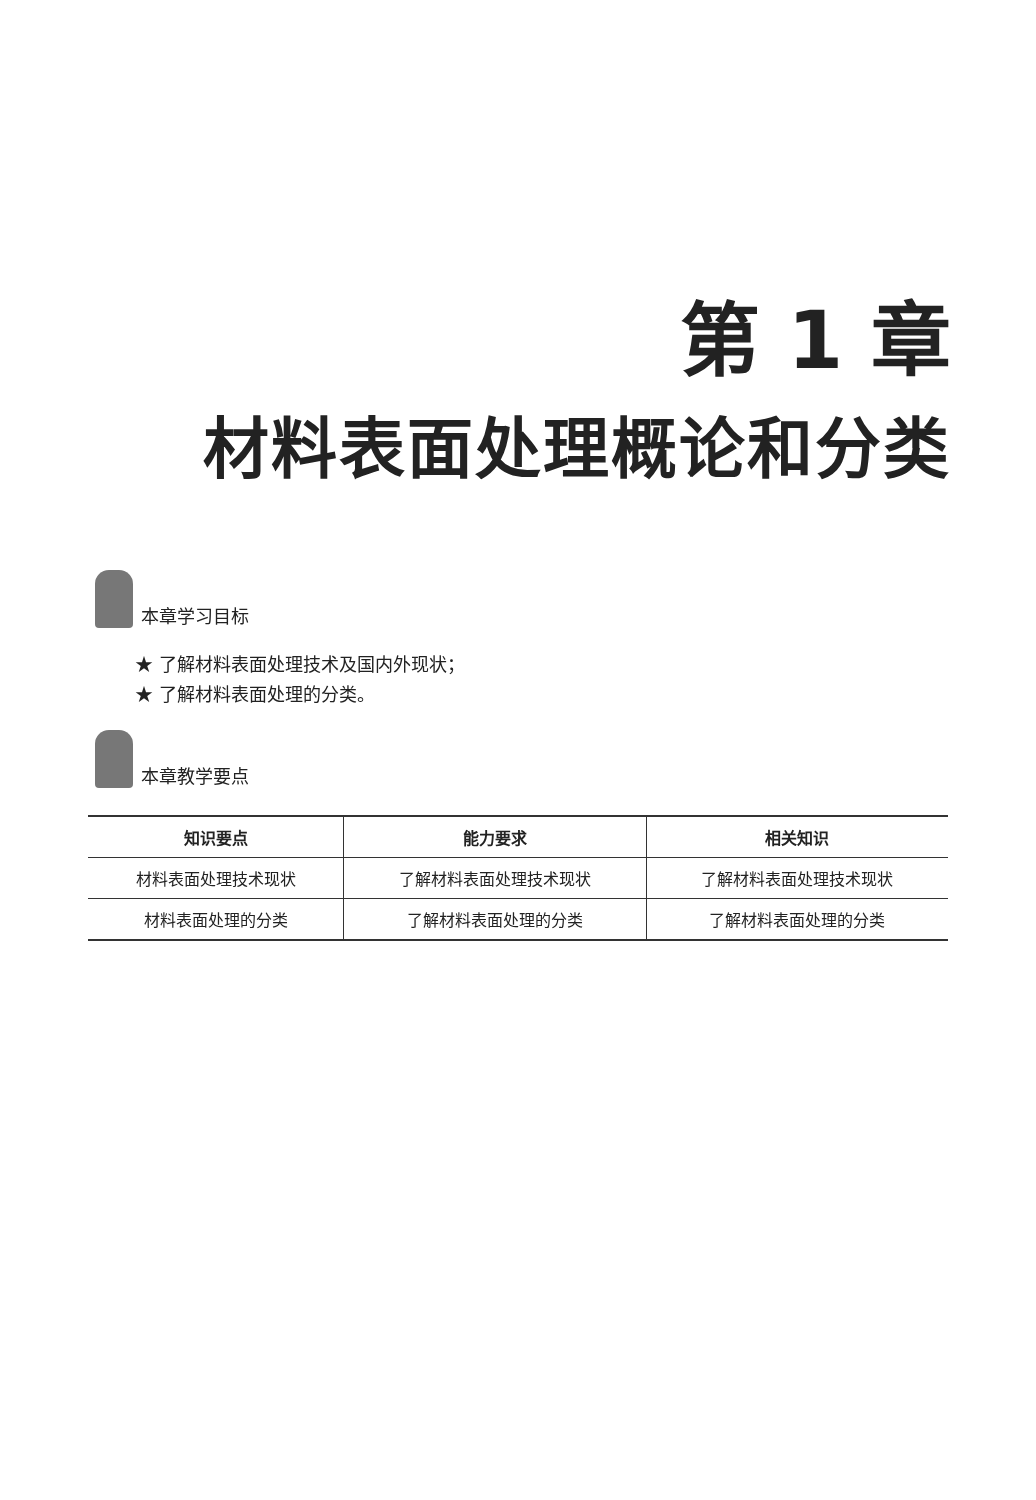第 1 章
材料表面处理概论和分类
本章学习目标
★ 了解材料表面处理技术及国内外现状；
★ 了解材料表面处理的分类。
本章教学要点
| 知识要点 | 能力要求 | 相关知识 |
| --- | --- | --- |
| 材料表面处理技术现状 | 了解材料表面处理技术现状 | 了解材料表面处理技术现状 |
| 材料表面处理的分类 | 了解材料表面处理的分类 | 了解材料表面处理的分类 |